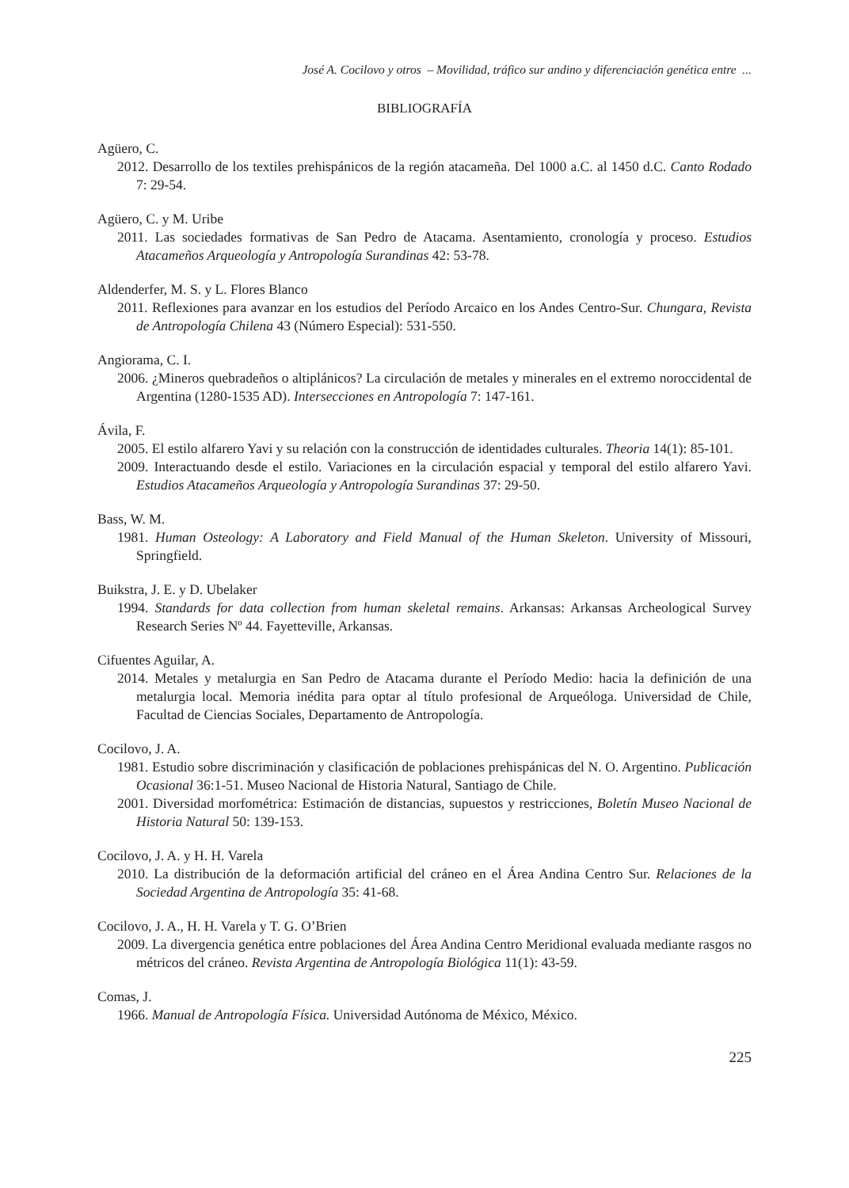José A. Cocilovo y otros – Movilidad, tráfico sur andino y diferenciación genética entre ...
BIBLIOGRAFÍA
Agüero, C.
2012. Desarrollo de los textiles prehispánicos de la región atacameña. Del 1000 a.C. al 1450 d.C. Canto Rodado 7: 29-54.
Agüero, C. y M. Uribe
2011. Las sociedades formativas de San Pedro de Atacama. Asentamiento, cronología y proceso. Estudios Atacameños Arqueología y Antropología Surandinas 42: 53-78.
Aldenderfer, M. S. y L. Flores Blanco
2011. Reflexiones para avanzar en los estudios del Período Arcaico en los Andes Centro-Sur. Chungara, Revista de Antropología Chilena 43 (Número Especial): 531-550.
Angiorama, C. I.
2006. ¿Mineros quebradeños o altiplánicos? La circulación de metales y minerales en el extremo noroccidental de Argentina (1280-1535 AD). Intersecciones en Antropología 7: 147-161.
Ávila, F.
2005. El estilo alfarero Yavi y su relación con la construcción de identidades culturales. Theoria 14(1): 85-101.
2009. Interactuando desde el estilo. Variaciones en la circulación espacial y temporal del estilo alfarero Yavi. Estudios Atacameños Arqueología y Antropología Surandinas 37: 29-50.
Bass, W. M.
1981. Human Osteology: A Laboratory and Field Manual of the Human Skeleton. University of Missouri, Springfield.
Buikstra, J. E. y D. Ubelaker
1994. Standards for data collection from human skeletal remains. Arkansas: Arkansas Archeological Survey Research Series Nº 44. Fayetteville, Arkansas.
Cifuentes Aguilar, A.
2014. Metales y metalurgia en San Pedro de Atacama durante el Período Medio: hacia la definición de una metalurgia local. Memoria inédita para optar al título profesional de Arqueóloga. Universidad de Chile, Facultad de Ciencias Sociales, Departamento de Antropología.
Cocilovo, J. A.
1981. Estudio sobre discriminación y clasificación de poblaciones prehispánicas del N. O. Argentino. Publicación Ocasional 36:1-51. Museo Nacional de Historia Natural, Santiago de Chile.
2001. Diversidad morfométrica: Estimación de distancias, supuestos y restricciones, Boletín Museo Nacional de Historia Natural 50: 139-153.
Cocilovo, J. A. y H. H. Varela
2010. La distribución de la deformación artificial del cráneo en el Área Andina Centro Sur. Relaciones de la Sociedad Argentina de Antropología 35: 41-68.
Cocilovo, J. A., H. H. Varela y T. G. O’Brien
2009. La divergencia genética entre poblaciones del Área Andina Centro Meridional evaluada mediante rasgos no métricos del cráneo. Revista Argentina de Antropología Biológica 11(1): 43-59.
Comas, J.
1966. Manual de Antropología Física. Universidad Autónoma de México, México.
225